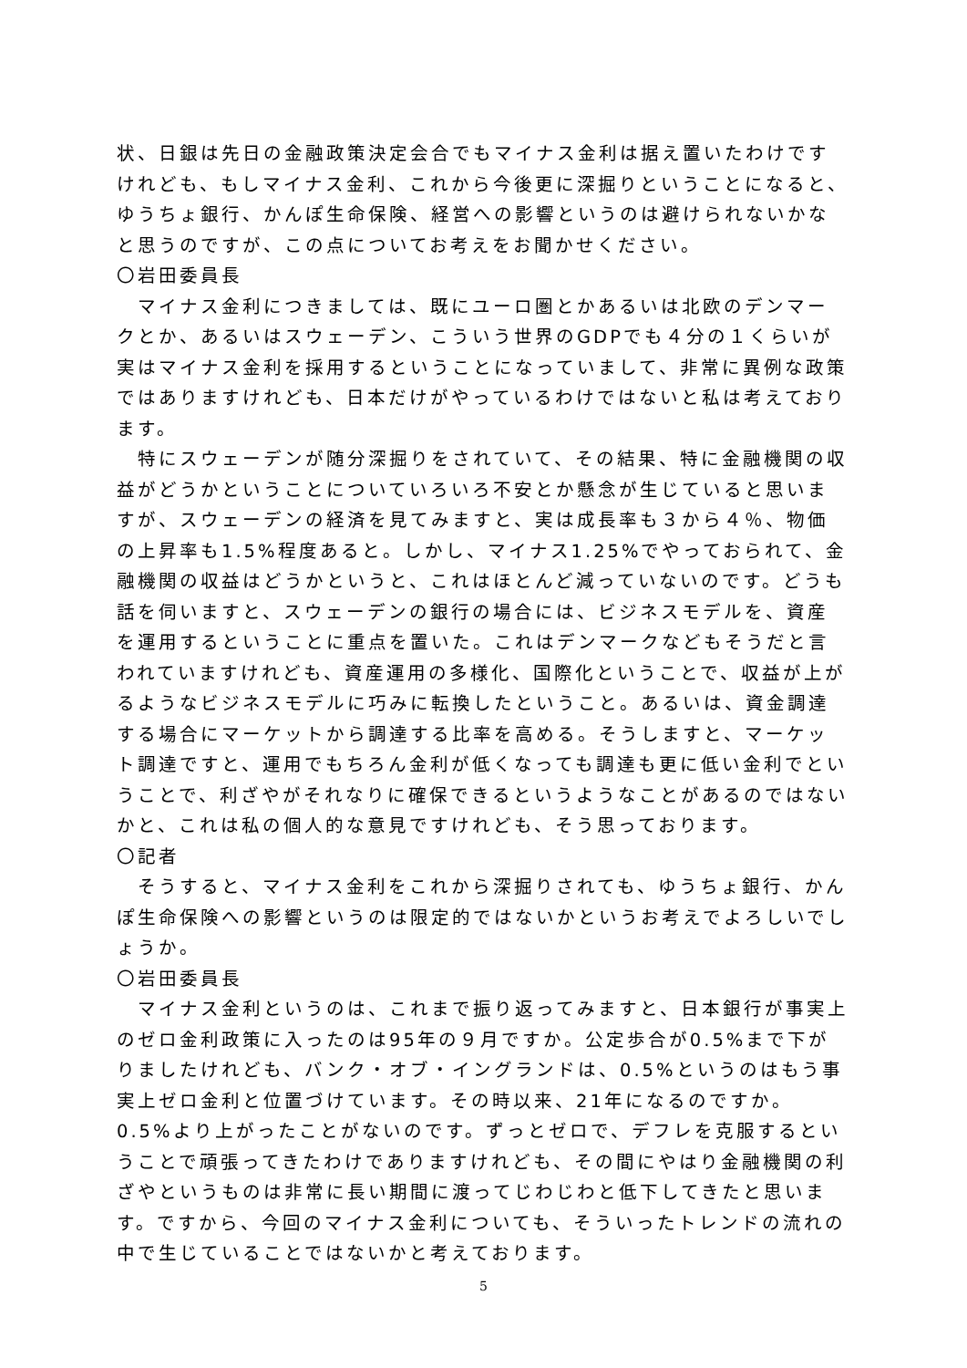状、日銀は先日の金融政策決定会合でもマイナス金利は据え置いたわけですけれども、もしマイナス金利、これから今後更に深掘りということになると、ゆうちょ銀行、かんぽ生命保険、経営への影響というのは避けられないかなと思うのですが、この点についてお考えをお聞かせください。
〇岩田委員長
　マイナス金利につきましては、既にユーロ圏とかあるいは北欧のデンマークとか、あるいはスウェーデン、こういう世界のGDPでも４分の１くらいが実はマイナス金利を採用するということになっていまして、非常に異例な政策ではありますけれども、日本だけがやっているわけではないと私は考えております。
　特にスウェーデンが随分深掘りをされていて、その結果、特に金融機関の収益がどうかということについていろいろ不安とか懸念が生じていると思いますが、スウェーデンの経済を見てみますと、実は成長率も３から４％、物価の上昇率も1.5%程度あると。しかし、マイナス1.25%でやっておられて、金融機関の収益はどうかというと、これはほとんど減っていないのです。どうも話を伺いますと、スウェーデンの銀行の場合には、ビジネスモデルを、資産を運用するということに重点を置いた。これはデンマークなどもそうだと言われていますけれども、資産運用の多様化、国際化ということで、収益が上がるようなビジネスモデルに巧みに転換したということ。あるいは、資金調達する場合にマーケットから調達する比率を高める。そうしますと、マーケット調達ですと、運用でもちろん金利が低くなっても調達も更に低い金利でということで、利ざやがそれなりに確保できるというようなことがあるのではないかと、これは私の個人的な意見ですけれども、そう思っております。
〇記者
　そうすると、マイナス金利をこれから深掘りされても、ゆうちょ銀行、かんぽ生命保険への影響というのは限定的ではないかというお考えでよろしいでしょうか。
〇岩田委員長
　マイナス金利というのは、これまで振り返ってみますと、日本銀行が事実上のゼロ金利政策に入ったのは95年の９月ですか。公定歩合が0.5%まで下がりましたけれども、バンク・オブ・イングランドは、0.5%というのはもう事実上ゼロ金利と位置づけています。その時以来、21年になるのですか。0.5%より上がったことがないのです。ずっとゼロで、デフレを克服するということで頑張ってきたわけでありますけれども、その間にやはり金融機関の利ざやというものは非常に長い期間に渡ってじわじわと低下してきたと思います。ですから、今回のマイナス金利についても、そういったトレンドの流れの中で生じていることではないかと考えております。
5